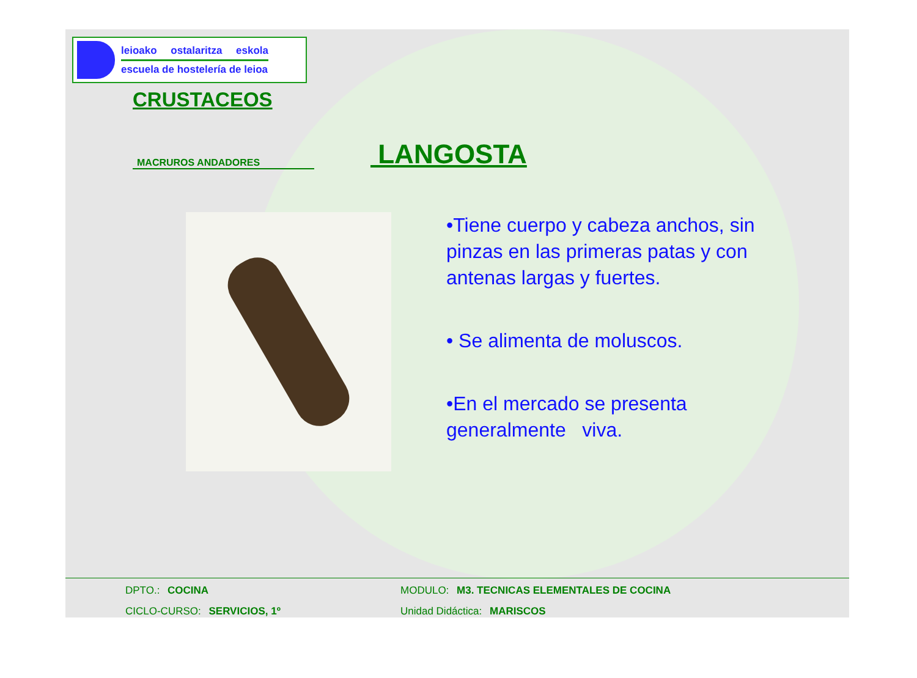leioako ostalaritza eskola
escuela de hostelería de leioa
CRUSTACEOS
MACRUROS ANDADORES
LANGOSTA
•Tiene cuerpo y cabeza anchos, sin pinzas en las primeras patas y con antenas largas y fuertes.
• Se alimenta de moluscos.
•En el mercado se presenta generalmente viva.
DPTO.: COCINA MODULO: M3. TECNICAS ELEMENTALES DE COCINA
CICLO-CURSO: SERVICIOS, 1º Unidad Didáctica: MARISCOS